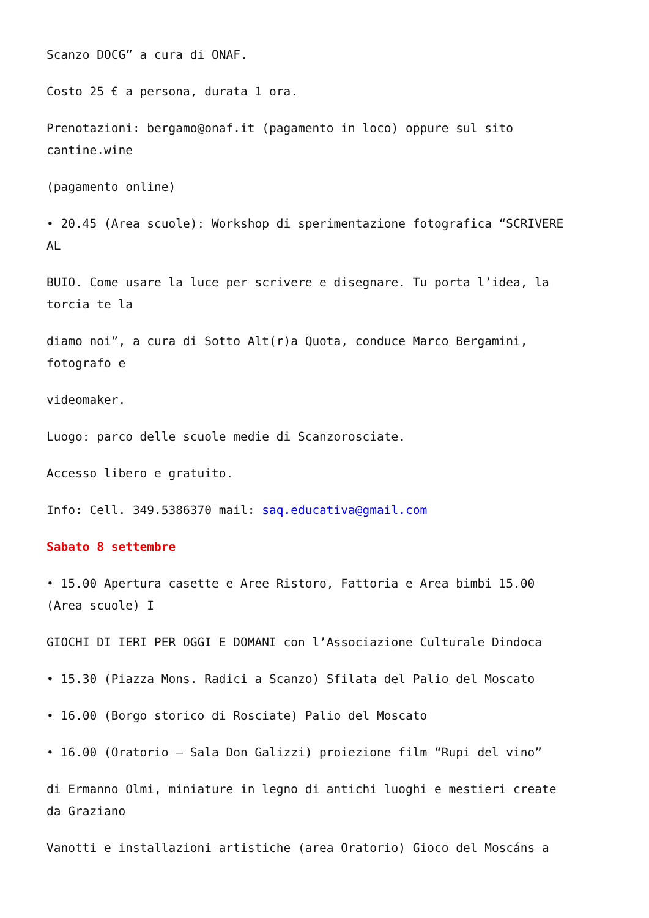Scanzo DOCG” a cura di ONAF.
Costo 25 € a persona, durata 1 ora.
Prenotazioni: bergamo@onaf.it (pagamento in loco) oppure sul sito
cantine.wine
(pagamento online)
• 20.45 (Area scuole): Workshop di sperimentazione fotografica “SCRIVERE
AL
BUIO. Come usare la luce per scrivere e disegnare. Tu porta l’idea, la
torcia te la
diamo noi”, a cura di Sotto Alt(r)a Quota, conduce Marco Bergamini,
fotografo e
videomaker.
Luogo: parco delle scuole medie di Scanzorosciate.
Accesso libero e gratuito.
Info: Cell. 349.5386370 mail: saq.educativa@gmail.com
Sabato 8 settembre
• 15.00 Apertura casette e Aree Ristoro, Fattoria e Area bimbi 15.00
(Area scuole) I
GIOCHI DI IERI PER OGGI E DOMANI con l’Associazione Culturale Dindoca
• 15.30 (Piazza Mons. Radici a Scanzo) Sfilata del Palio del Moscato
• 16.00 (Borgo storico di Rosciate) Palio del Moscato
• 16.00 (Oratorio – Sala Don Galizzi) proiezione film “Rupi del vino”
di Ermanno Olmi, miniature in legno di antichi luoghi e mestieri create
da Graziano
Vanotti e installazioni artistiche (area Oratorio) Gioco del Moscáns a